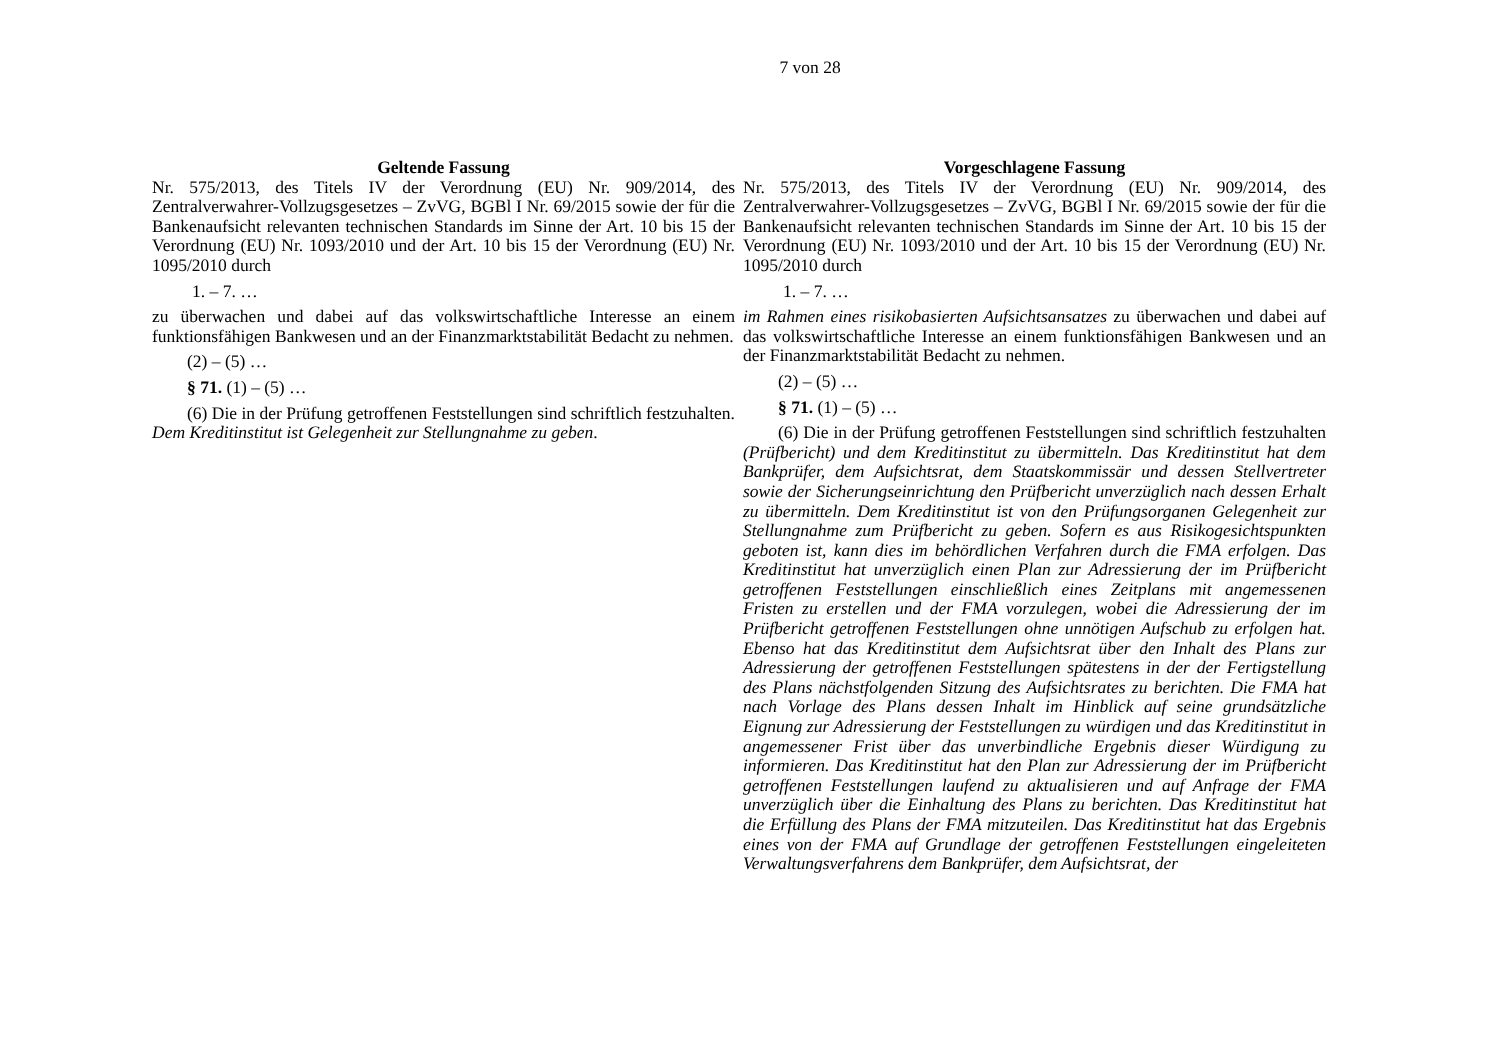7 von 28
| Geltende Fassung | Vorgeschlagene Fassung |
| --- | --- |
| Nr. 575/2013, des Titels IV der Verordnung (EU) Nr. 909/2014, des Zentralverwahrer-Vollzugsgesetzes – ZvVG, BGBl I Nr. 69/2015 sowie der für die Bankenaufsicht relevanten technischen Standards im Sinne der Art. 10 bis 15 der Verordnung (EU) Nr. 1093/2010 und der Art. 10 bis 15 der Verordnung (EU) Nr. 1095/2010 durch 1. – 7. … zu überwachen und dabei auf das volkswirtschaftliche Interesse an einem funktionsfähigen Bankwesen und an der Finanzmarktstabilität Bedacht zu nehmen. (2) – (5) … § 71. (1) – (5) … (6) Die in der Prüfung getroffenen Feststellungen sind schriftlich festzuhalten. Dem Kreditinstitut ist Gelegenheit zur Stellungnahme zu geben . | Nr. 575/2013, des Titels IV der Verordnung (EU) Nr. 909/2014, des Zentralverwahrer-Vollzugsgesetzes – ZvVG, BGBl I Nr. 69/2015 sowie der für die Bankenaufsicht relevanten technischen Standards im Sinne der Art. 10 bis 15 der Verordnung (EU) Nr. 1093/2010 und der Art. 10 bis 15 der Verordnung (EU) Nr. 1095/2010 durch 1. – 7. … im Rahmen eines risikobasierten Aufsichtsansatzes zu überwachen und dabei auf das volkswirtschaftliche Interesse an einem funktionsfähigen Bankwesen und an der Finanzmarktstabilität Bedacht zu nehmen. (2) – (5) … § 71. (1) – (5) … (6) Die in der Prüfung getroffenen Feststellungen sind schriftlich festzuhalten (Prüfbericht) und dem Kreditinstitut zu übermitteln. Das Kreditinstitut hat dem Bankprüfer, dem Aufsichtsrat, dem Staatskommissär und dessen Stellvertreter sowie der Sicherungseinrichtung den Prüfbericht unverzüglich nach dessen Erhalt zu übermitteln. Dem Kreditinstitut ist von den Prüfungsorganen Gelegenheit zur Stellungnahme zum Prüfbericht zu geben. Sofern es aus Risikogesichtspunkten geboten ist, kann dies im behördlichen Verfahren durch die FMA erfolgen. Das Kreditinstitut hat unverzüglich einen Plan zur Adressierung der im Prüfbericht getroffenen Feststellungen einschließlich eines Zeitplans mit angemessenen Fristen zu erstellen und der FMA vorzulegen, wobei die Adressierung der im Prüfbericht getroffenen Feststellungen ohne unnötigen Aufschub zu erfolgen hat. Ebenso hat das Kreditinstitut dem Aufsichtsrat über den Inhalt des Plans zur Adressierung der getroffenen Feststellungen spätestens in der der Fertigstellung des Plans nächstfolgenden Sitzung des Aufsichtsrates zu berichten. Die FMA hat nach Vorlage des Plans dessen Inhalt im Hinblick auf seine grundsätzliche Eignung zur Adressierung der Feststellungen zu würdigen und das Kreditinstitut in angemessener Frist über das unverbindliche Ergebnis dieser Würdigung zu informieren. Das Kreditinstitut hat den Plan zur Adressierung der im Prüfbericht getroffenen Feststellungen laufend zu aktualisieren und auf Anfrage der FMA unverzüglich über die Einhaltung des Plans zu berichten. Das Kreditinstitut hat die Erfüllung des Plans der FMA mitzuteilen. Das Kreditinstitut hat das Ergebnis eines von der FMA auf Grundlage der getroffenen Feststellungen eingeleiteten Verwaltungsverfahrens dem Bankprüfer, dem Aufsichtsrat, der |